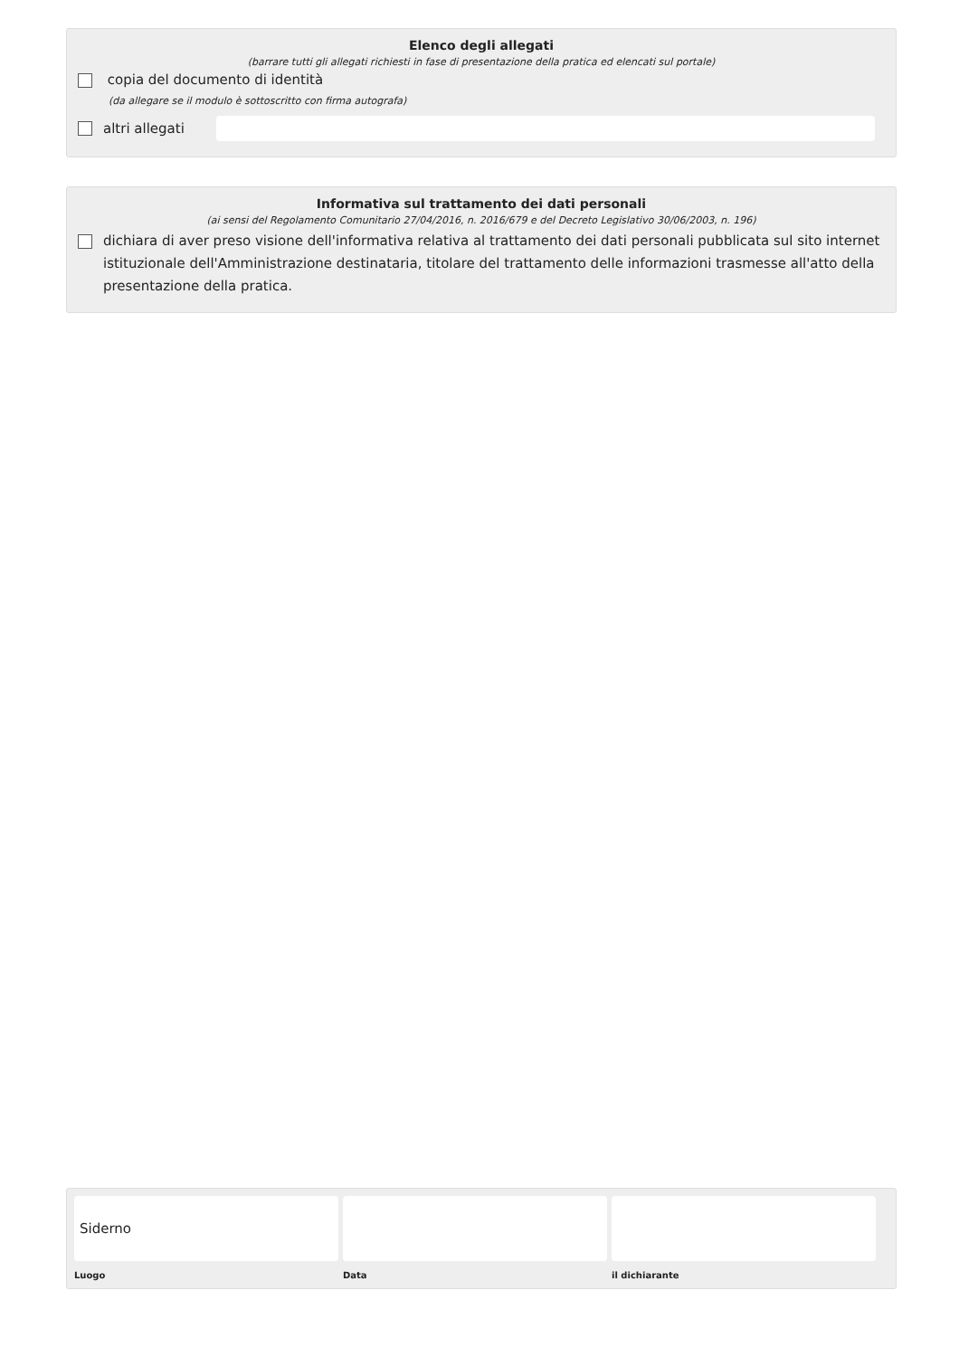Elenco degli allegati
(barrare tutti gli allegati richiesti in fase di presentazione della pratica ed elencati sul portale)
copia del documento di identità
(da allegare se il modulo è sottoscritto con firma autografa)
altri allegati
Informativa sul trattamento dei dati personali
(ai sensi del Regolamento Comunitario 27/04/2016, n. 2016/679 e del Decreto Legislativo 30/06/2003, n. 196)
dichiara di aver preso visione dell'informativa relativa al trattamento dei dati personali pubblicata sul sito internet istituzionale dell'Amministrazione destinataria, titolare del trattamento delle informazioni trasmesse all'atto della presentazione della pratica.
Siderno
Luogo Data il dichiarante